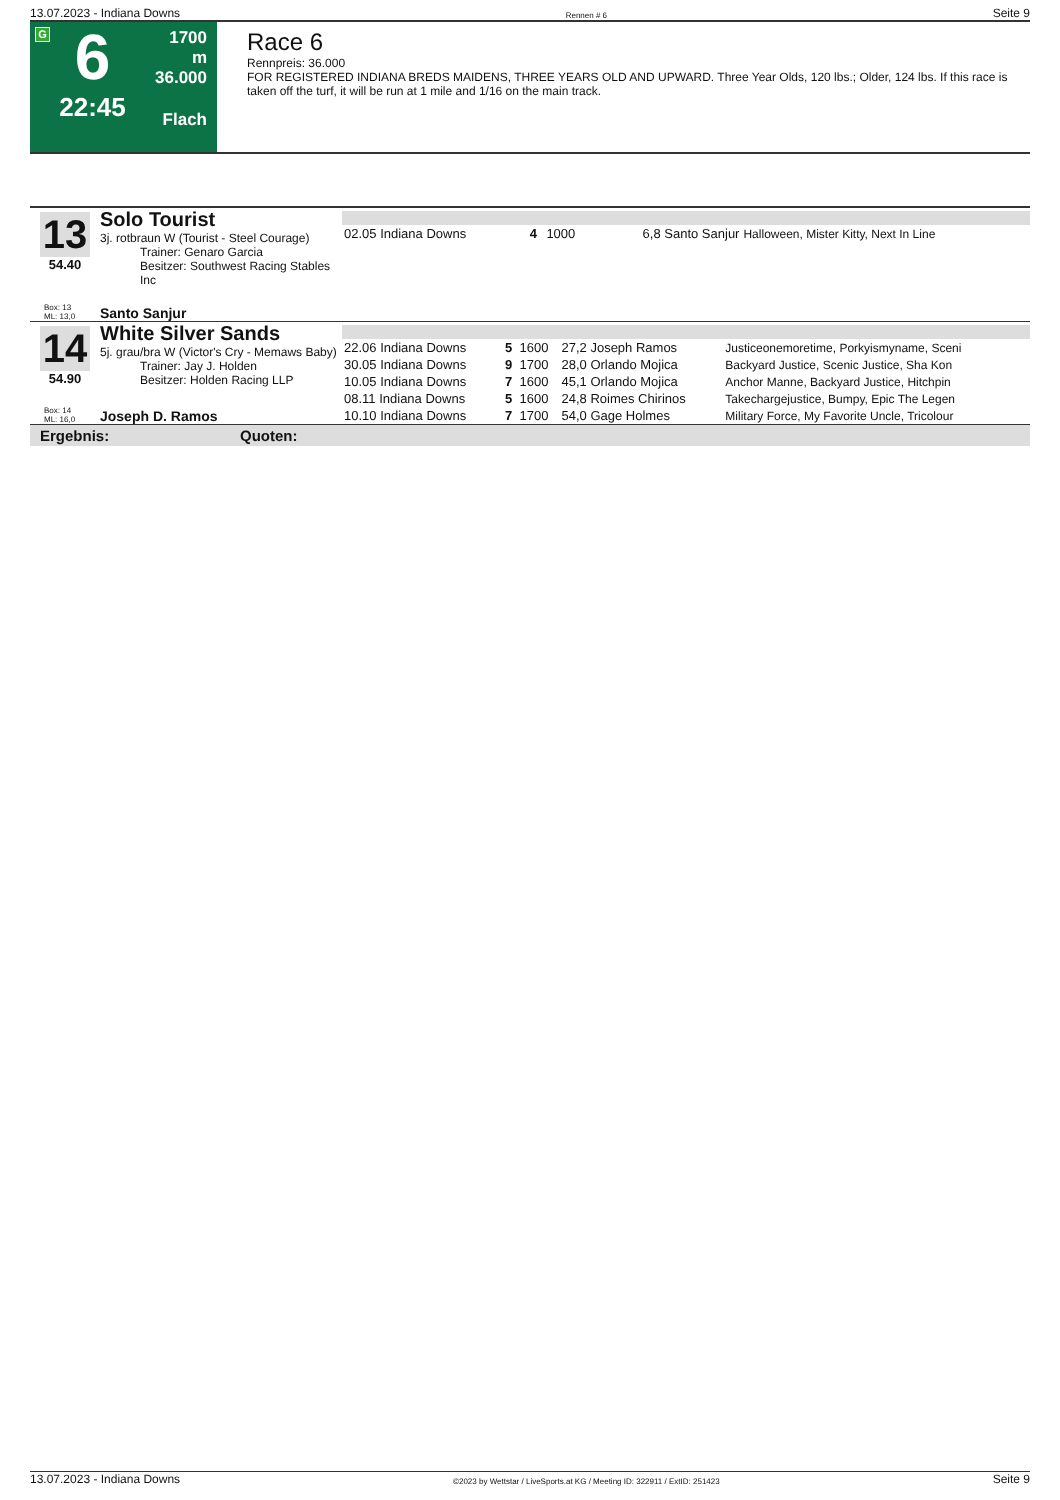13.07.2023 - Indiana Downs Rennen # 6 Seite 9
G
6
22:45
1700 m
36.000
Flach
Race 6
Rennpreis: 36.000
FOR REGISTERED INDIANA BREDS MAIDENS, THREE YEARS OLD AND UPWARD. Three Year Olds, 120 lbs.; Older, 124 lbs. If this race is taken off the turf, it will be run at 1 mile and 1/16 on the main track.
13
54.40
Solo Tourist
3j. rotbraun W (Tourist - Steel Courage)
Trainer: Genaro Garcia
Besitzer: Southwest Racing Stables Inc
Box: 13
ML: 13,0 Santo Sanjur
| 02.05 Indiana Downs | 4 | 1000 | 6,8 Santo Sanjur | Halloween, Mister Kitty, Next In Line |
14
54.90
White Silver Sands
5j. grau/bra W (Victor's Cry - Memaws Baby)
Trainer: Jay J. Holden
Besitzer: Holden Racing LLP
Box: 14
ML: 16,0 Joseph D. Ramos
| 22.06 Indiana Downs | 5 | 1600 | 27,2 Joseph Ramos | Justiceonemoretime, Porkyismyname, Sceni |
| 30.05 Indiana Downs | 9 | 1700 | 28,0 Orlando Mojica | Backyard Justice, Scenic Justice, Sha Kon |
| 10.05 Indiana Downs | 7 | 1600 | 45,1 Orlando Mojica | Anchor Manne, Backyard Justice, Hitchpin |
| 08.11 Indiana Downs | 5 | 1600 | 24,8 Roimes Chirinos | Takechargejustice, Bumpy, Epic The Legen |
| 10.10 Indiana Downs | 7 | 1700 | 54,0 Gage Holmes | Military Force, My Favorite Uncle, Tricolour |
Ergebnis: Quoten:
13.07.2023 - Indiana Downs ©2023 by Wettstar / LiveSports.at KG / Meeting ID: 322911 / ExtID: 251423 Seite 9